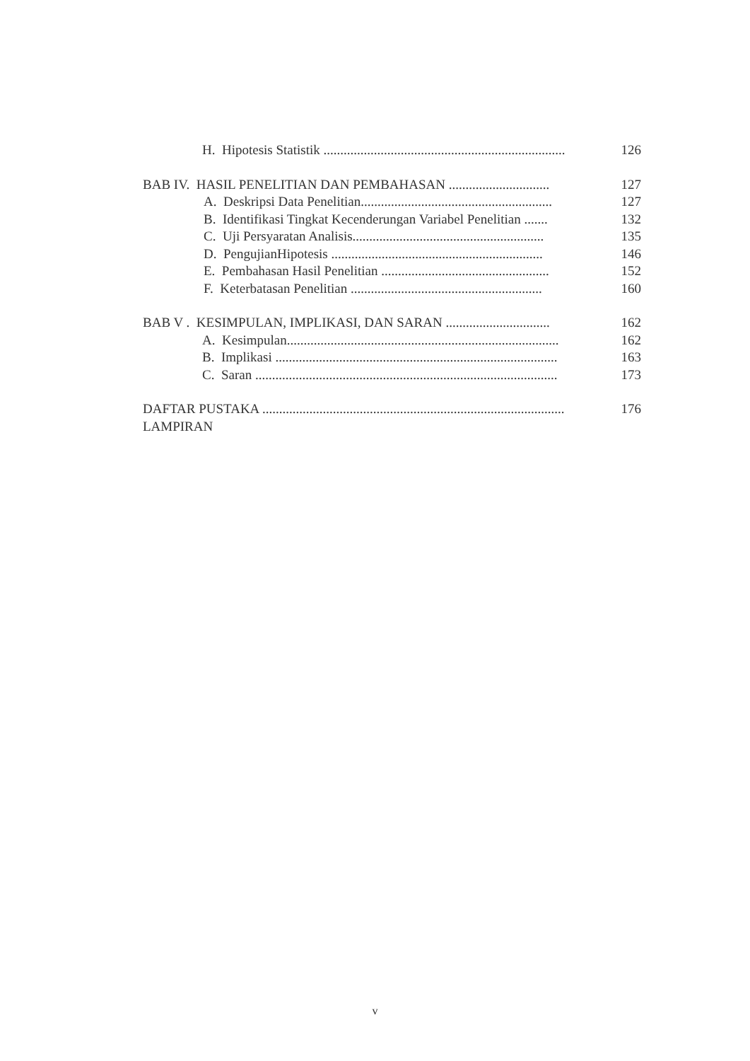H. Hipotesis Statistik ........................................................................ 126
BAB IV. HASIL PENELITIAN DAN PEMBAHASAN .............................. 127
A. Deskripsi Data Penelitian......................................................... 127
B. Identifikasi Tingkat Kecenderungan Variabel Penelitian ....... 132
C. Uji Persyaratan Analisis......................................................... 135
D. PengujianHipotesis ............................................................... 146
E. Pembahasan Hasil Penelitian .................................................. 152
F. Keterbatasan Penelitian ......................................................... 160
BAB V . KESIMPULAN, IMPLIKASI, DAN SARAN ............................... 162
A. Kesimpulan................................................................................. 162
B. Implikasi .................................................................................... 163
C. Saran .......................................................................................... 173
DAFTAR PUSTAKA .......................................................................................... 176
LAMPIRAN
v